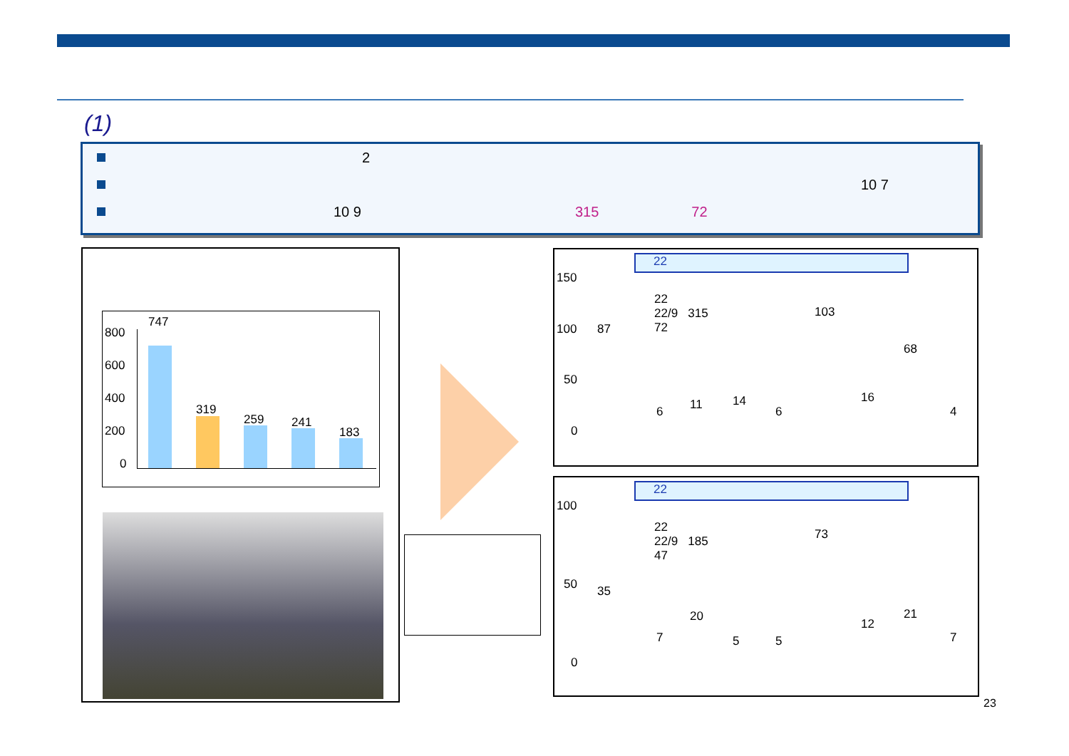(1)
2
10 7
10 9 315 72
800
600
400
200
0
747
319
259 241
183
22
150
100
50
0
22
22/9 315
72
87
6 11 14
6
103
16
68
4
22
100
50
0
22
22/9 185
47
35
7
20
5 5
73
12
21
7
23